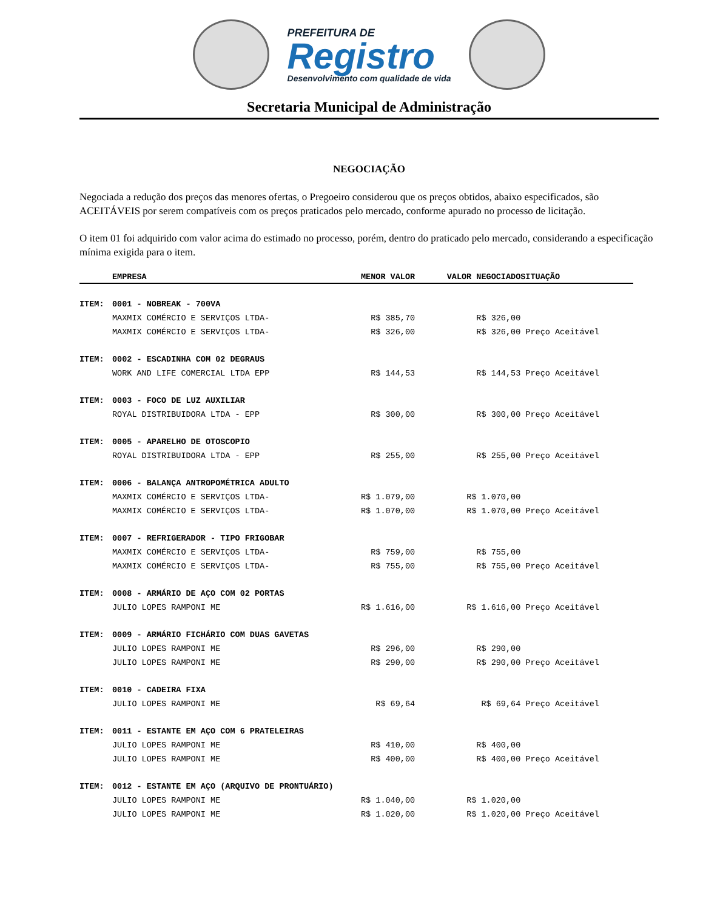PREFEITURA DE
Registro
Desenvolvimento com qualidade de vida
Secretaria Municipal de Administração
NEGOCIAÇÃO
Negociada a redução dos preços das menores ofertas, o Pregoeiro considerou que os preços obtidos, abaixo especificados, são ACEITÁVEIS por serem compatíveis com os preços praticados pelo mercado, conforme apurado no processo de licitação.
O item 01 foi adquirido com valor acima do estimado no processo, porém, dentro do praticado pelo mercado, considerando a especificação mínima exigida para o item.
| | EMPRESA | MENOR VALOR | VALOR NEGOCIADO | SITUAÇÃO |
| --- | --- | --- | --- | --- |
| ITEM: | 0001 - NOBREAK - 700VA | | | |
| | MAXMIX COMÉRCIO E SERVIÇOS LTDA- | R$ 385,70 | R$ 326,00 | |
| | MAXMIX COMÉRCIO E SERVIÇOS LTDA- | R$ 326,00 | R$ 326,00 | Preço Aceitável |
| ITEM: | 0002 - ESCADINHA COM 02 DEGRAUS | | | |
| | WORK AND LIFE COMERCIAL LTDA EPP | R$ 144,53 | R$ 144,53 | Preço Aceitável |
| ITEM: | 0003 - FOCO DE LUZ AUXILIAR | | | |
| | ROYAL DISTRIBUIDORA LTDA - EPP | R$ 300,00 | R$ 300,00 | Preço Aceitável |
| ITEM: | 0005 - APARELHO DE OTOSCOPIO | | | |
| | ROYAL DISTRIBUIDORA LTDA - EPP | R$ 255,00 | R$ 255,00 | Preço Aceitável |
| ITEM: | 0006 - BALANÇA ANTROPOMÉTRICA ADULTO | | | |
| | MAXMIX COMÉRCIO E SERVIÇOS LTDA- | R$ 1.079,00 | R$ 1.070,00 | |
| | MAXMIX COMÉRCIO E SERVIÇOS LTDA- | R$ 1.070,00 | R$ 1.070,00 | Preço Aceitável |
| ITEM: | 0007 - REFRIGERADOR - TIPO FRIGOBAR | | | |
| | MAXMIX COMÉRCIO E SERVIÇOS LTDA- | R$ 759,00 | R$ 755,00 | |
| | MAXMIX COMÉRCIO E SERVIÇOS LTDA- | R$ 755,00 | R$ 755,00 | Preço Aceitável |
| ITEM: | 0008 - ARMÁRIO DE AÇO COM 02 PORTAS | | | |
| | JULIO LOPES RAMPONI ME | R$ 1.616,00 | R$ 1.616,00 | Preço Aceitável |
| ITEM: | 0009 - ARMÁRIO FICHÁRIO COM DUAS GAVETAS | | | |
| | JULIO LOPES RAMPONI ME | R$ 296,00 | R$ 290,00 | |
| | JULIO LOPES RAMPONI ME | R$ 290,00 | R$ 290,00 | Preço Aceitável |
| ITEM: | 0010 - CADEIRA FIXA | | | |
| | JULIO LOPES RAMPONI ME | R$ 69,64 | R$ 69,64 | Preço Aceitável |
| ITEM: | 0011 - ESTANTE EM AÇO COM 6 PRATELEIRAS | | | |
| | JULIO LOPES RAMPONI ME | R$ 410,00 | R$ 400,00 | |
| | JULIO LOPES RAMPONI ME | R$ 400,00 | R$ 400,00 | Preço Aceitável |
| ITEM: | 0012 - ESTANTE EM AÇO (ARQUIVO DE PRONTUÁRIO) | | | |
| | JULIO LOPES RAMPONI ME | R$ 1.040,00 | R$ 1.020,00 | |
| | JULIO LOPES RAMPONI ME | R$ 1.020,00 | R$ 1.020,00 | Preço Aceitável |